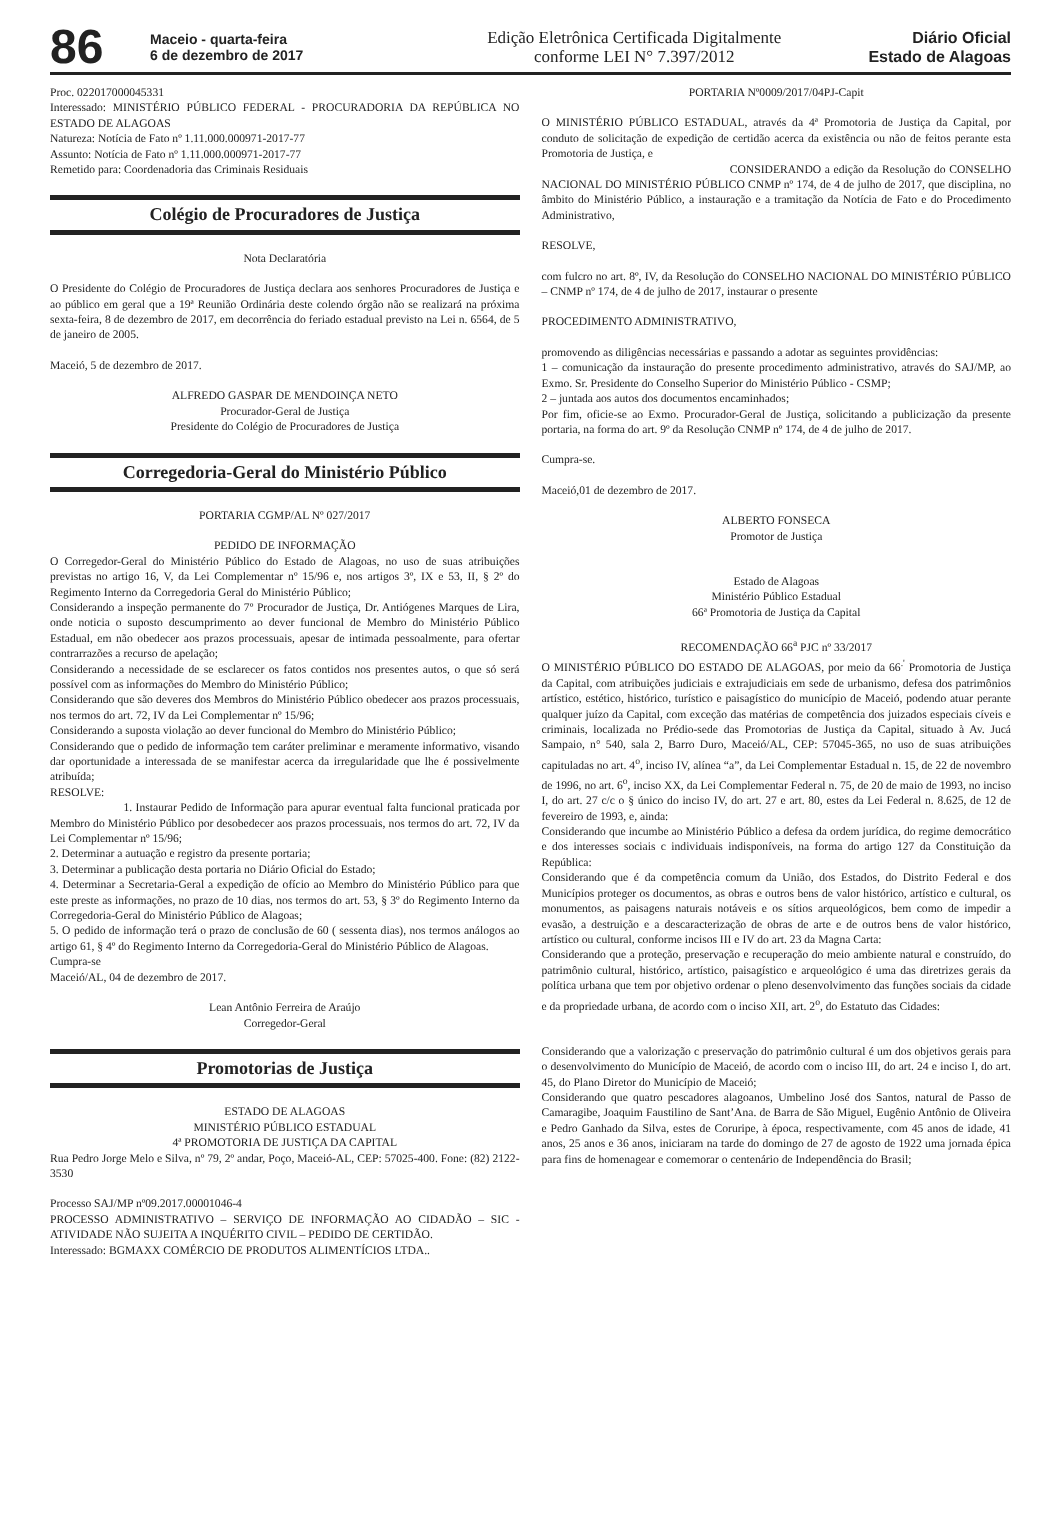86
Maceio - quarta-feira
6 de dezembro de 2017
Edição Eletrônica Certificada Digitalmente
conforme LEI N° 7.397/2012
Diário Oficial
Estado de Alagoas
Proc. 022017000045331
Interessado: MINISTÉRIO PÚBLICO FEDERAL - PROCURADORIA DA REPÚBLICA NO ESTADO DE ALAGOAS
Natureza: Notícia de Fato nº 1.11.000.000971-2017-77
Assunto: Notícia de Fato nº 1.11.000.000971-2017-77
Remetido para: Coordenadoria das Criminais Residuais
Colégio de Procuradores de Justiça
Nota Declaratória
O Presidente do Colégio de Procuradores de Justiça declara aos senhores Procuradores de Justiça e ao público em geral que a 19ª Reunião Ordinária deste colendo órgão não se realizará na próxima sexta-feira, 8 de dezembro de 2017, em decorrência do feriado estadual previsto na Lei n. 6564, de 5 de janeiro de 2005.
Maceió, 5 de dezembro de 2017.
ALFREDO GASPAR DE MENDOINÇA NETO
Procurador-Geral de Justiça
Presidente do Colégio de Procuradores de Justiça
Corregedoria-Geral do Ministério Público
PORTARIA CGMP/AL Nº 027/2017
PEDIDO DE INFORMAÇÃO
O Corregedor-Geral do Ministério Público do Estado de Alagoas, no uso de suas atribuições previstas no artigo 16, V, da Lei Complementar nº 15/96 e, nos artigos 3º, IX e 53, II, § 2º do Regimento Interno da Corregedoria Geral do Ministério Público;
Considerando a inspeção permanente do 7º Procurador de Justiça, Dr. Antiógenes Marques de Lira, onde noticia o suposto descumprimento ao dever funcional de Membro do Ministério Público Estadual, em não obedecer aos prazos processuais, apesar de intimada pessoalmente, para ofertar contrarrazões a recurso de apelação;
Considerando a necessidade de se esclarecer os fatos contidos nos presentes autos, o que só será possível com as informações do Membro do Ministério Público;
Considerando que são deveres dos Membros do Ministério Público obedecer aos prazos processuais, nos termos do art. 72, IV da Lei Complementar nº 15/96;
Considerando a suposta violação ao dever funcional do Membro do Ministério Público;
Considerando que o pedido de informação tem caráter preliminar e meramente informativo, visando dar oportunidade a interessada de se manifestar acerca da irregularidade que lhe é possivelmente atribuída;
RESOLVE:
1. Instaurar Pedido de Informação para apurar eventual falta funcional praticada por Membro do Ministério Público por desobedecer aos prazos processuais, nos termos do art. 72, IV da Lei Complementar nº 15/96;
2. Determinar a autuação e registro da presente portaria;
3. Determinar a publicação desta portaria no Diário Oficial do Estado;
4. Determinar a Secretaria-Geral a expedição de ofício ao Membro do Ministério Público para que este preste as informações, no prazo de 10 dias, nos termos do art. 53, § 3º do Regimento Interno da Corregedoria-Geral do Ministério Público de Alagoas;
5. O pedido de informação terá o prazo de conclusão de 60 ( sessenta dias), nos termos análogos ao artigo 61, § 4º do Regimento Interno da Corregedoria-Geral do Ministério Público de Alagoas.
Cumpra-se
Maceió/AL, 04 de dezembro de 2017.
Lean Antônio Ferreira de Araújo
Corregedor-Geral
Promotorias de Justiça
ESTADO DE ALAGOAS
MINISTÉRIO PÚBLICO ESTADUAL
4ª PROMOTORIA DE JUSTIÇA DA CAPITAL
Rua Pedro Jorge Melo e Silva, nº 79, 2º andar, Poço, Maceió-AL, CEP: 57025-400. Fone: (82) 2122-3530
Processo SAJ/MP nº09.2017.00001046-4
PROCESSO ADMINISTRATIVO – SERVIÇO DE INFORMAÇÃO AO CIDADÃO – SIC - ATIVIDADE NÃO SUJEITA A INQUÉRITO CIVIL – PEDIDO DE CERTIDÃO.
Interessado: BGMAXX COMÉRCIO DE PRODUTOS ALIMENTÍCIOS LTDA..
PORTARIA Nº0009/2017/04PJ-Capit
O MINISTÉRIO PÚBLICO ESTADUAL, através da 4ª Promotoria de Justiça da Capital, por conduto de solicitação de expedição de certidão acerca da existência ou não de feitos perante esta Promotoria de Justiça, e
CONSIDERANDO a edição da Resolução do CONSELHO NACIONAL DO MINISTÉRIO PÚBLICO CNMP nº 174, de 4 de julho de 2017, que disciplina, no âmbito do Ministério Público, a instauração e a tramitação da Notícia de Fato e do Procedimento Administrativo,
RESOLVE,
com fulcro no art. 8º, IV, da Resolução do CONSELHO NACIONAL DO MINISTÉRIO PÚBLICO – CNMP nº 174, de 4 de julho de 2017, instaurar o presente
PROCEDIMENTO ADMINISTRATIVO,
promovendo as diligências necessárias e passando a adotar as seguintes providências:
1 – comunicação da instauração do presente procedimento administrativo, através do SAJ/MP, ao Exmo. Sr. Presidente do Conselho Superior do Ministério Público - CSMP;
2 – juntada aos autos dos documentos encaminhados;
Por fim, oficie-se ao Exmo. Procurador-Geral de Justiça, solicitando a publicização da presente portaria, na forma do art. 9º da Resolução CNMP nº 174, de 4 de julho de 2017.
Cumpra-se.
Maceió,01 de dezembro de 2017.
ALBERTO FONSECA
Promotor de Justiça
Estado de Alagoas
Ministério Público Estadual
66ª Promotoria de Justiça da Capital
RECOMENDAÇÃO 66<sup>a</sup> PJC nº 33/2017
O MINISTÉRIO PÚBLICO DO ESTADO DE ALAGOAS, por meio da 66<sup>.'</sup> Promotoria de Justiça da Capital, com atribuições judiciais e extrajudiciais em sede de urbanismo, defesa dos patrimônios artístico, estético, histórico, turístico e paisagístico do município de Maceió, podendo atuar perante qualquer juízo da Capital, com exceção das matérias de competência dos juizados especiais cíveis e criminais, localizada no Prédio-sede das Promotorias de Justiça da Capital, situado à Av. Jucá Sampaio, n° 540, sala 2, Barro Duro, Maceió/AL, CEP: 57045-365, no uso de suas atribuições capituladas no art. 4<sup>o</sup>, inciso IV, alínea “a”, da Lei Complementar Estadual n. 15, de 22 de novembro de 1996, no art. 6<sup>o</sup>, inciso XX, da Lei Complementar Federal n. 75, de 20 de maio de 1993, no inciso I, do art. 27 c/c o § único do inciso IV, do art. 27 e art. 80, estes da Lei Federal n. 8.625, de 12 de fevereiro de 1993, e, ainda:
Considerando que incumbe ao Ministério Público a defesa da ordem jurídica, do regime democrático e dos interesses sociais c individuais indisponíveis, na forma do artigo 127 da Constituição da República:
Considerando que é da competência comum da União, dos Estados, do Distrito Federal e dos Municípios proteger os documentos, as obras e outros bens de valor histórico, artístico e cultural, os monumentos, as paisagens naturais notáveis e os sítios arqueológicos, bem como de impedir a evasão, a destruição e a descaracterização de obras de arte e de outros bens de valor histórico, artístico ou cultural, conforme incisos III e IV do art. 23 da Magna Carta:
Considerando que a proteção, preservação e recuperação do meio ambiente natural e construído, do patrimônio cultural, histórico, artístico, paisagístico e arqueológico é uma das diretrizes gerais da política urbana que tem por objetivo ordenar o pleno desenvolvimento das funções sociais da cidade e da propriedade urbana, de acordo com o inciso XII, art. 2<sup>o</sup>, do Estatuto das Cidades:
Considerando que a valorização c preservação do patrimônio cultural é um dos objetivos gerais para o desenvolvimento do Município de Maceió, de acordo com o inciso III, do art. 24 e inciso I, do art. 45, do Plano Diretor do Município de Maceió;
Considerando que quatro pescadores alagoanos, Umbelino José dos Santos, natural de Passo de Camaragibe, Joaquim Faustilino de Sant’Ana. de Barra de São Miguel, Eugênio Antônio de Oliveira e Pedro Ganhado da Silva, estes de Coruripe, à época, respectivamente, com 45 anos de idade, 41 anos, 25 anos e 36 anos, iniciaram na tarde do domingo de 27 de agosto de 1922 uma jornada épica para fins de homenagear e comemorar o centenário de Independência do Brasil;